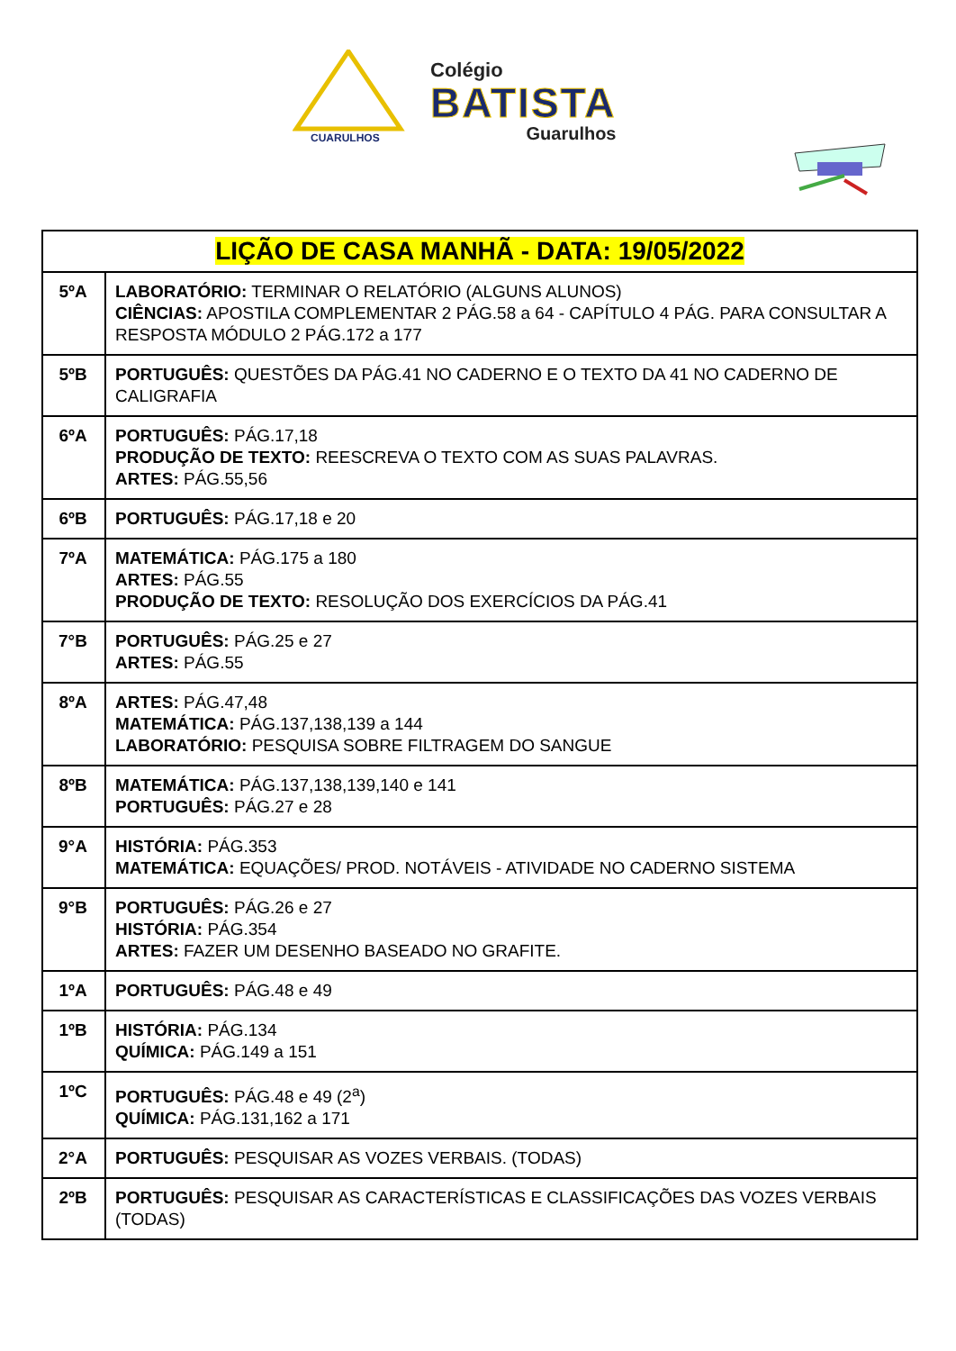CUARULHOS
Colégio
BATISTA
Guarulhos
| LIÇÃO DE CASA MANHÃ - DATA: 19/05/2022 | |
| --- | --- |
| 5ºA | LABORATÓRIO: TERMINAR O RELATÓRIO (ALGUNS ALUNOS) CIÊNCIAS: APOSTILA COMPLEMENTAR 2 PÁG.58 a 64 - CAPÍTULO 4 PÁG. PARA CONSULTAR A RESPOSTA MÓDULO 2 PÁG.172 a 177 |
| 5ºB | PORTUGUÊS: QUESTÕES DA PÁG.41 NO CADERNO E O TEXTO DA 41 NO CADERNO DE CALIGRAFIA |
| 6ºA | PORTUGUÊS: PÁG.17,18 PRODUÇÃO DE TEXTO: REESCREVA O TEXTO COM AS SUAS PALAVRAS. ARTES: PÁG.55,56 |
| 6ºB | PORTUGUÊS: PÁG.17,18 e 20 |
| 7ºA | MATEMÁTICA: PÁG.175 a 180 ARTES: PÁG.55 PRODUÇÃO DE TEXTO: RESOLUÇÃO DOS EXERCÍCIOS DA PÁG.41 |
| 7°B | PORTUGUÊS: PÁG.25 e 27 ARTES: PÁG.55 |
| 8ºA | ARTES: PÁG.47,48 MATEMÁTICA: PÁG.137,138,139 a 144 LABORATÓRIO: PESQUISA SOBRE FILTRAGEM DO SANGUE |
| 8ºB | MATEMÁTICA: PÁG.137,138,139,140 e 141 PORTUGUÊS: PÁG.27 e 28 |
| 9°A | HISTÓRIA: PÁG.353 MATEMÁTICA: EQUAÇÕES/ PROD. NOTÁVEIS - ATIVIDADE NO CADERNO SISTEMA |
| 9°B | PORTUGUÊS: PÁG.26 e 27 HISTÓRIA: PÁG.354 ARTES: FAZER UM DESENHO BASEADO NO GRAFITE. |
| 1ºA | PORTUGUÊS: PÁG.48 e 49 |
| 1ºB | HISTÓRIA: PÁG.134 QUÍMICA: PÁG.149 a 151 |
| 1ºC | PORTUGUÊS: PÁG.48 e 49 (2<sup>a</sup>) QUÍMICA: PÁG.131,162 a 171 |
| 2°A | PORTUGUÊS: PESQUISAR AS VOZES VERBAIS. (TODAS) |
| 2ºB | PORTUGUÊS: PESQUISAR AS CARACTERÍSTICAS E CLASSIFICAÇÕES DAS VOZES VERBAIS (TODAS) |